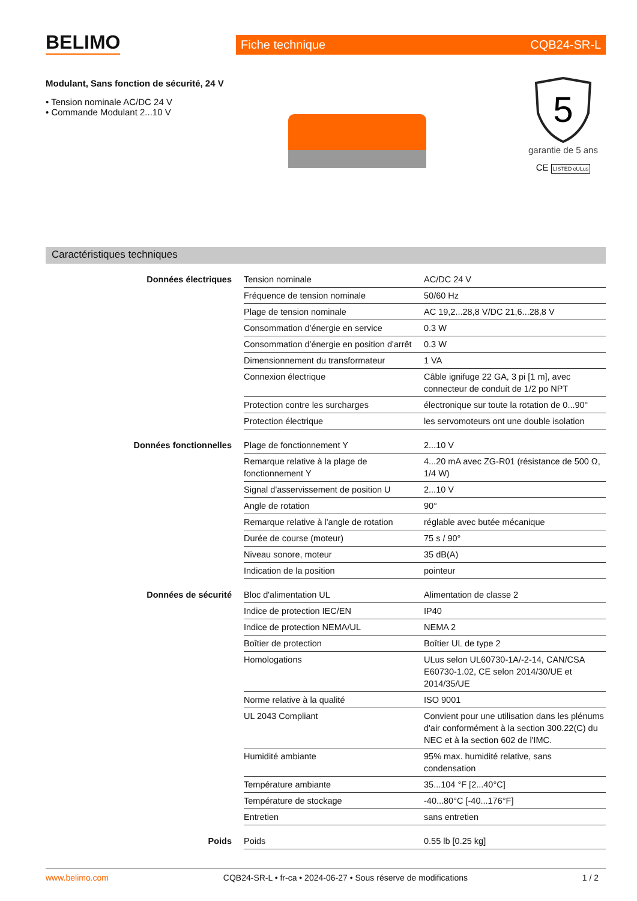BELIMO Fiche technique CQB24-SR-L
Modulant, Sans fonction de sécurité, 24 V
• Tension nominale AC/DC 24 V
• Commande Modulant 2...10 V
5
garantie de 5 ans
CE LISTED cULus
Caractéristiques techniques
| Données électriques | Tension nominale | AC/DC 24 V |
| | Fréquence de tension nominale | 50/60 Hz |
| | Plage de tension nominale | AC 19,2...28,8 V/DC 21,6...28,8 V |
| | Consommation d'énergie en service | 0.3 W |
| | Consommation d'énergie en position d'arrêt | 0.3 W |
| | Dimensionnement du transformateur | 1 VA |
| | Connexion électrique | Câble ignifuge 22 GA, 3 pi [1 m], avec connecteur de conduit de 1/2 po NPT |
| | Protection contre les surcharges | électronique sur toute la rotation de 0...90° |
| | Protection électrique | les servomoteurs ont une double isolation |
| Données fonctionnelles | Plage de fonctionnement Y | 2...10 V |
| | Remarque relative à la plage de fonctionnement Y | 4...20 mA avec ZG-R01 (résistance de 500 Ω, 1/4 W) |
| | Signal d'asservissement de position U | 2...10 V |
| | Angle de rotation | 90° |
| | Remarque relative à l'angle de rotation | réglable avec butée mécanique |
| | Durée de course (moteur) | 75 s / 90° |
| | Niveau sonore, moteur | 35 dB(A) |
| | Indication de la position | pointeur |
| Données de sécurité | Bloc d'alimentation UL | Alimentation de classe 2 |
| | Indice de protection IEC/EN | IP40 |
| | Indice de protection NEMA/UL | NEMA 2 |
| | Boîtier de protection | Boîtier UL de type 2 |
| | Homologations | ULus selon UL60730-1A/-2-14, CAN/CSA E60730-1.02, CE selon 2014/30/UE et 2014/35/UE |
| | Norme relative à la qualité | ISO 9001 |
| | UL 2043 Compliant | Convient pour une utilisation dans les plénums d'air conformément à la section 300.22(C) du NEC et à la section 602 de l'IMC. |
| | Humidité ambiante | 95% max. humidité relative, sans condensation |
| | Température ambiante | 35...104 °F [2...40°C] |
| | Température de stockage | -40...80°C [-40...176°F] |
| | Entretien | sans entretien |
| Poids | Poids | 0.55 lb [0.25 kg] |
www.belimo.com CQB24-SR-L • fr-ca • 2024-06-27 • Sous réserve de modifications 1 / 2